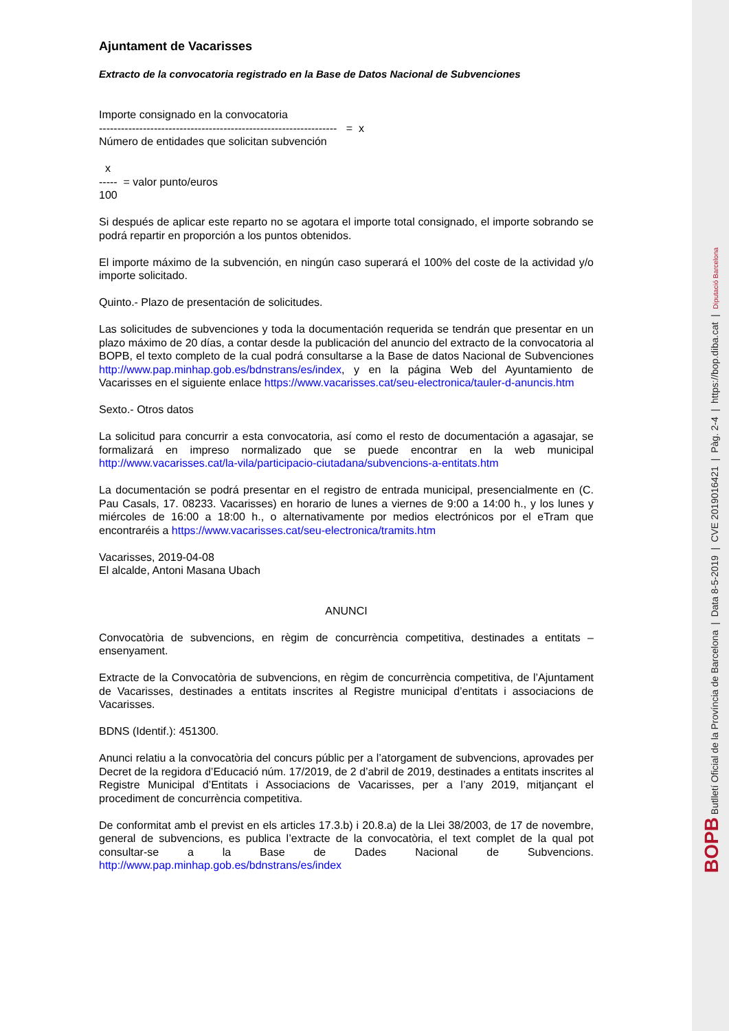Ajuntament de Vacarisses
Extracto de la convocatoria registrado en la Base de Datos Nacional de Subvenciones
Importe consignado en la convocatoria
----------------------------------------------------------------- = x
Número de entidades que solicitan subvención
x
----- = valor punto/euros
100
Si después de aplicar este reparto no se agotara el importe total consignado, el importe sobrando se podrá repartir en proporción a los puntos obtenidos.
El importe máximo de la subvención, en ningún caso superará el 100% del coste de la actividad y/o importe solicitado.
Quinto.- Plazo de presentación de solicitudes.
Las solicitudes de subvenciones y toda la documentación requerida se tendrán que presentar en un plazo máximo de 20 días, a contar desde la publicación del anuncio del extracto de la convocatoria al BOPB, el texto completo de la cual podrá consultarse a la Base de datos Nacional de Subvenciones http://www.pap.minhap.gob.es/bdnstrans/es/index, y en la página Web del Ayuntamiento de Vacarisses en el siguiente enlace https://www.vacarisses.cat/seu-electronica/tauler-d-anuncis.htm
Sexto.- Otros datos
La solicitud para concurrir a esta convocatoria, así como el resto de documentación a agasajar, se formalizará en impreso normalizado que se puede encontrar en la web municipal http://www.vacarisses.cat/la-vila/participacio-ciutadana/subvencions-a-entitats.htm
La documentación se podrá presentar en el registro de entrada municipal, presencialmente en (C. Pau Casals, 17. 08233. Vacarisses) en horario de lunes a viernes de 9:00 a 14:00 h., y los lunes y miércoles de 16:00 a 18:00 h., o alternativamente por medios electrónicos por el eTram que encontraréis a https://www.vacarisses.cat/seu-electronica/tramits.htm
Vacarisses, 2019-04-08
El alcalde, Antoni Masana Ubach
ANUNCI
Convocatòria de subvencions, en règim de concurrència competitiva, destinades a entitats – ensenyament.
Extracte de la Convocatòria de subvencions, en règim de concurrència competitiva, de l’Ajuntament de Vacarisses, destinades a entitats inscrites al Registre municipal d’entitats i associacions de Vacarisses.
BDNS (Identif.): 451300.
Anunci relatiu a la convocatòria del concurs públic per a l’atorgament de subvencions, aprovades per Decret de la regidora d’Educació núm. 17/2019, de 2 d’abril de 2019, destinades a entitats inscrites al Registre Municipal d’Entitats i Associacions de Vacarisses, per a l’any 2019, mitjançant el procediment de concurrència competitiva.
De conformitat amb el previst en els articles 17.3.b) i 20.8.a) de la Llei 38/2003, de 17 de novembre, general de subvencions, es publica l’extracte de la convocatòria, el text complet de la qual pot consultar-se a la Base de Dades Nacional de Subvencions. http://www.pap.minhap.gob.es/bdnstrans/es/index
BOPB Butlletí Oficial de la Província de Barcelona | Data 8-5-2019 | CVE 2019016421 | Pàg. 2-4 | https://bop.diba.cat | Diputació Barcelona